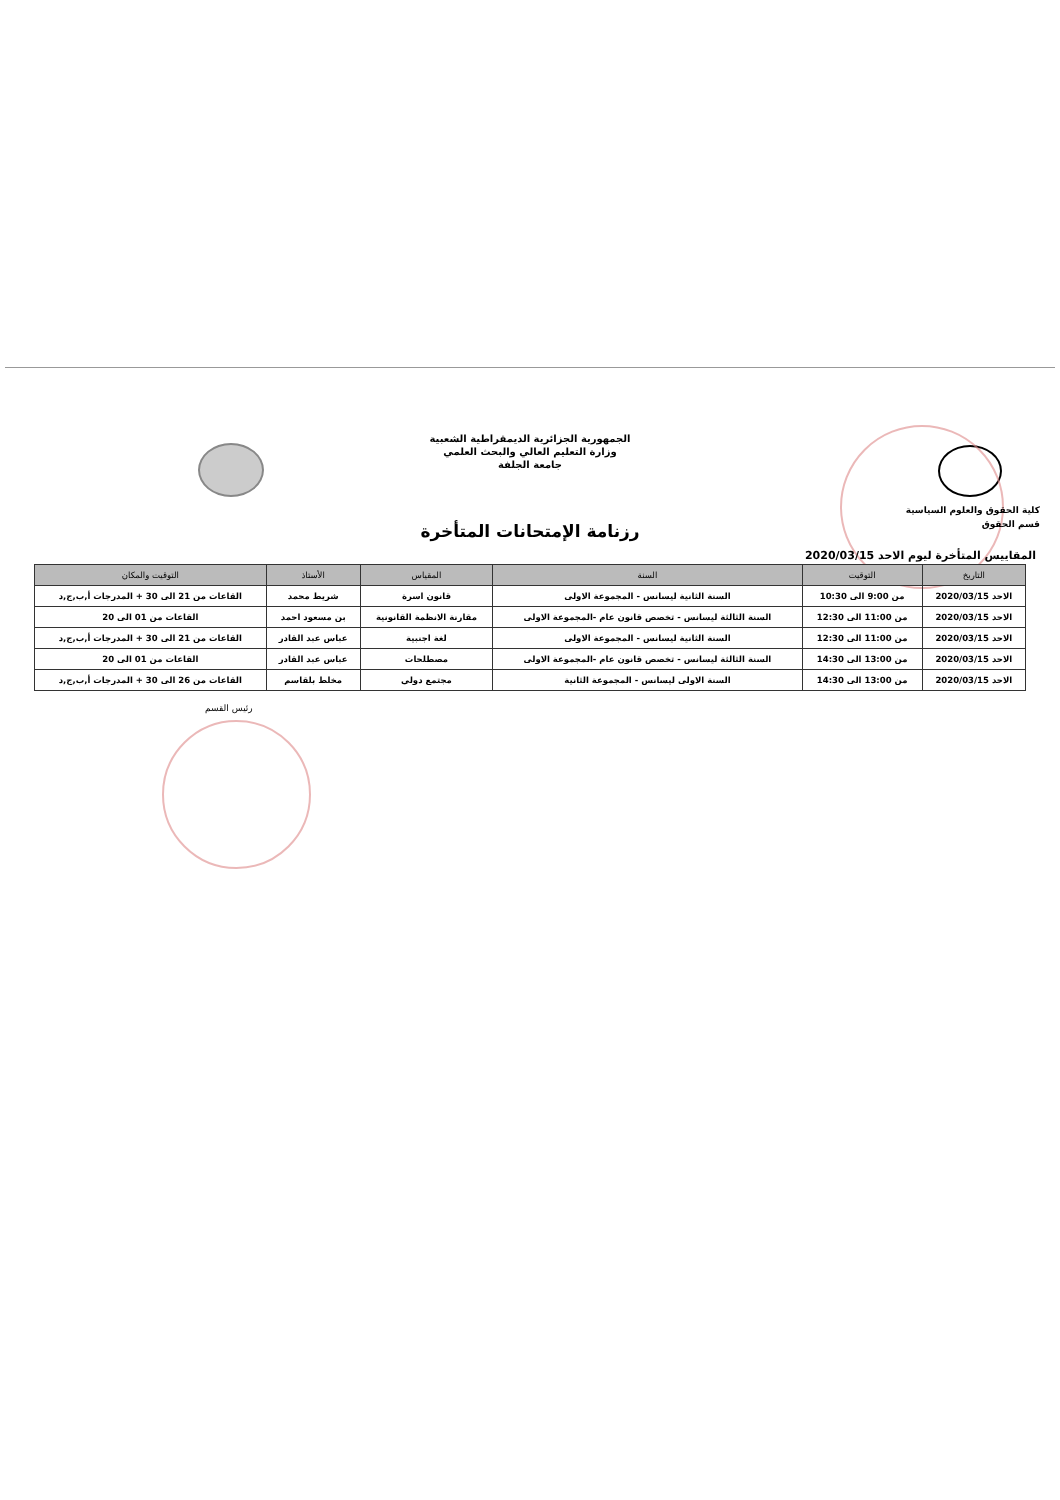الجمهورية الجزائرية الديمقراطية الشعبية
وزارة التعليم العالي والبحث العلمي
جامعة الجلفة
كلية الحقوق والعلوم السياسية
قسم الحقوق
رزنامة الإمتحانات المتأخرة
المقاييس المتأخرة ليوم الاحد 2020/03/15
| التاريخ | التوقيت | السنة | المقياس | الأستاذ | التوقيت والمكان |
| --- | --- | --- | --- | --- | --- |
| الاحد 2020/03/15 | من 9:00 الى 10:30 | السنة الثانية ليسانس - المجموعة الاولى | قانون اسرة | شريط محمد | القاعات من 21 الى 30 + المدرجات أ,ب,ج,د |
| الاحد 2020/03/15 | من 11:00 الى 12:30 | السنة الثالثة ليسانس - تخصص قانون عام -المجموعة الاولى | مقارنة الانظمة القانونية | بن مسعود احمد | القاعات من 01 الى 20 |
| الاحد 2020/03/15 | من 11:00 الى 12:30 | السنة الثانية ليسانس - المجموعة الاولى | لغة اجنبية | عباس عبد القادر | القاعات من 21 الى 30 + المدرجات أ,ب,ج,د |
| الاحد 2020/03/15 | من 13:00 الى 14:30 | السنة الثالثة ليسانس - تخصص قانون عام -المجموعة الاولى | مصطلحات | عباس عبد القادر | القاعات من 01 الى 20 |
| الاحد 2020/03/15 | من 13:00 الى 14:30 | السنة الاولى ليسانس - المجموعة الثانية | مجتمع دولي | مخلط بلقاسم | القاعات من 26 الى 30 + المدرجات أ,ب,ج,د |
رئيس القسم